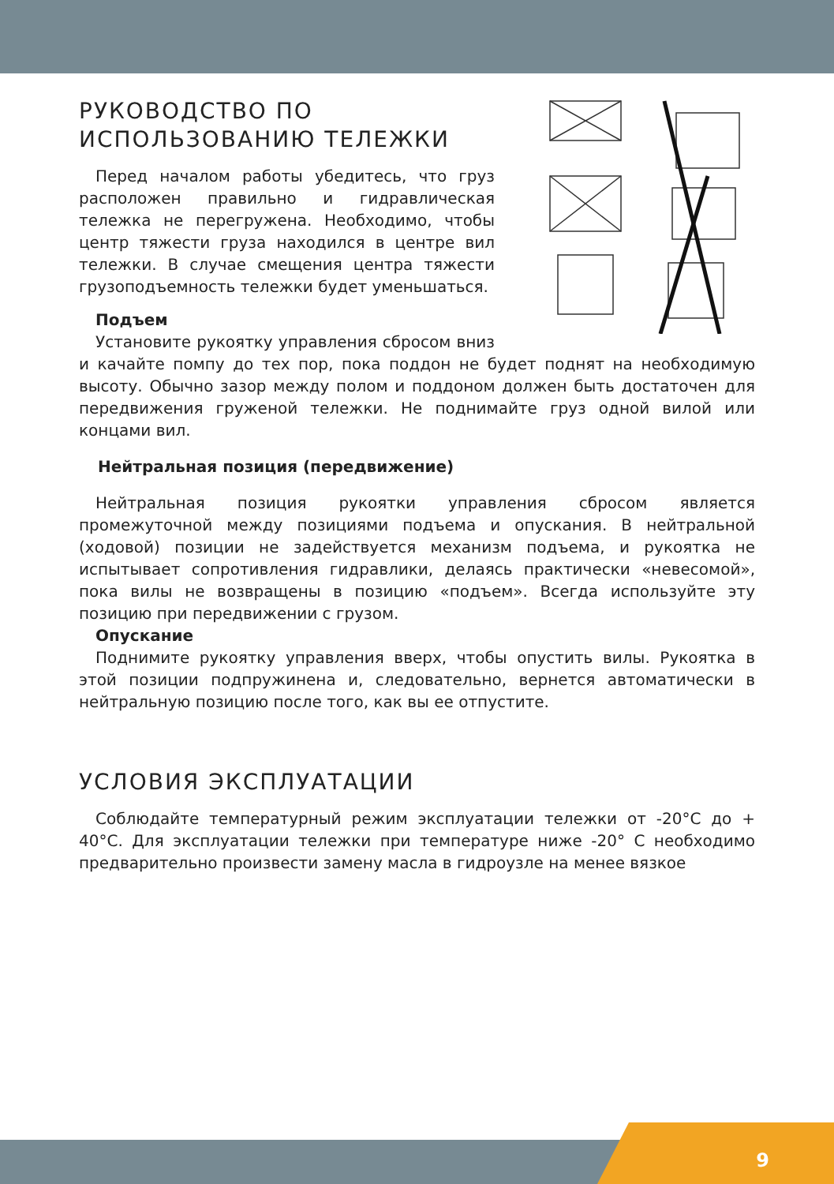РУКОВОДСТВО ПО
ИСПОЛЬЗОВАНИЮ ТЕЛЕЖКИ
Перед началом работы убедитесь, что груз расположен правильно и гидравлическая тележка не перегружена. Необходимо, чтобы центр тяжести груза находился в центре вил тележки. В случае смещения центра тяжести грузоподъемность тележки будет уменьшаться.
Подъем
Установите рукоятку управления сбросом вниз и качайте помпу до тех пор, пока поддон не будет поднят на необходимую высоту. Обычно зазор между полом и поддоном должен быть достаточен для передвижения груженой тележки. Не поднимайте груз одной вилой или концами вил.
Нейтральная позиция (передвижение)
Нейтральная позиция рукоятки управления сбросом является промежуточной между позициями подъема и опускания. В нейтральной (ходовой) позиции не задействуется механизм подъема, и рукоятка не испытывает сопротивления гидравлики, делаясь практически «невесомой», пока вилы не возвращены в позицию «подъем». Всегда используйте эту позицию при передвижении с грузом.
Опускание
Поднимите рукоятку управления вверх, чтобы опустить вилы. Рукоятка в этой позиции подпружинена и, следовательно, вернется автоматически в нейтральную позицию после того, как вы ее отпустите.
УСЛОВИЯ ЭКСПЛУАТАЦИИ
Соблюдайте температурный режим эксплуатации тележки от -20°С до + 40°С. Для эксплуатации тележки при температуре ниже -20° С необходимо предварительно произвести замену масла в гидроузле на менее вязкое
9